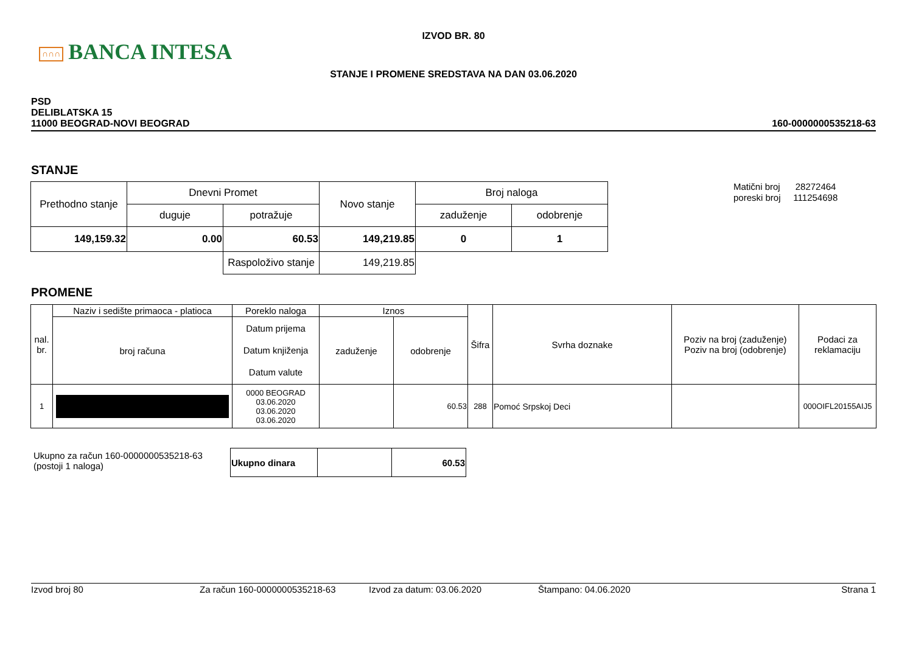∩∩∩ BANCA INTESA
IZVOD BR. 80
STANJE I PROMENE SREDSTAVA NA DAN 03.06.2020
PSD
DELIBLATSKA 15
11000 BEOGRAD-NOVI BEOGRAD
160-0000000535218-63
STANJE
| Prethodno stanje | Dnevni Promet | | Novo stanje | Broj naloga | |
| --- | --- | --- | --- | --- | --- |
| | duguje | potražuje | | zaduženje | odobrenje |
| 149,159.32 | 0.00 | 60.53 | 149,219.85 | 0 | 1 |
| | | Raspoloživo stanje | 149,219.85 | | |
Matični broj 28272464
poreski broj 111254698
PROMENE
| nal. br. | Naziv i sedište primaoca - platioca | Poreklo naloga | Iznos | | Šifra | Svrha doznake | Poziv na broj (zaduženje) Poziv na broj (odobrenje) | Podaci za reklamaciju |
| --- | --- | --- | --- | --- | --- | --- | --- | --- |
| | broj računa | Datum prijema Datum knjiženja Datum valute | zaduženje | odobrenje | | | | |
| 1 | | 0000 BEOGRAD 03.06.2020 03.06.2020 03.06.2020 | | 60.53 | 288 | Pomoć Srpskoj Deci | | 000OIFL20155AIJ5 |
Ukupno za račun 160-0000000535218-63
(postoji 1 naloga)
| Ukupno dinara | | 60.53 |
Izvod broj 80 Za račun 160-0000000535218-63 Izvod za datum: 03.06.2020 Štampano: 04.06.2020 Strana 1